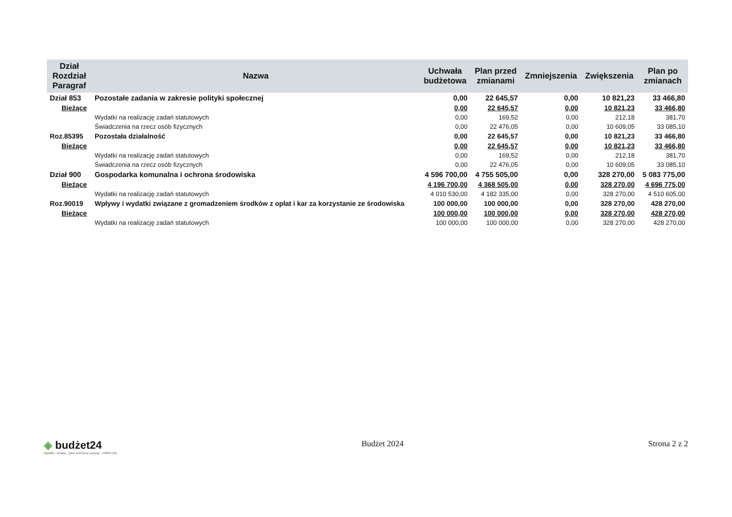| Dział Rozdział Paragraf | Nazwa | Uchwała budżetowa | Plan przed zmianami | Zmniejszenia | Zwiększenia | Plan po zmianach |
| --- | --- | --- | --- | --- | --- | --- |
| Dział 853 | Pozostałe zadania w zakresie polityki społecznej | 0,00 | 22 645,57 | 0,00 | 10 821,23 | 33 466,80 |
| Bieżące | | 0,00 | 22 645,57 | 0,00 | 10 821,23 | 33 466,80 |
| | Wydatki na realizację zadań statutowych | 0,00 | 169,52 | 0,00 | 212,18 | 381,70 |
| | Świadczenia na rzecz osób fizycznych | 0,00 | 22 476,05 | 0,00 | 10 609,05 | 33 085,10 |
| Roz.85395 | Pozostała działalność | 0,00 | 22 645,57 | 0,00 | 10 821,23 | 33 466,80 |
| Bieżące | | 0,00 | 22 645,57 | 0,00 | 10 821,23 | 33 466,80 |
| | Wydatki na realizację zadań statutowych | 0,00 | 169,52 | 0,00 | 212,18 | 381,70 |
| | Świadczenia na rzecz osób fizycznych | 0,00 | 22 476,05 | 0,00 | 10 609,05 | 33 085,10 |
| Dział 900 | Gospodarka komunalna i ochrona środowiska | 4 596 700,00 | 4 755 505,00 | 0,00 | 328 270,00 | 5 083 775,00 |
| Bieżące | | 4 196 700,00 | 4 368 505,00 | 0,00 | 328 270,00 | 4 696 775,00 |
| | Wydatki na realizację zadań statutowych | 4 010 530,00 | 4 182 335,00 | 0,00 | 328 270,00 | 4 510 605,00 |
| Roz.90019 | Wpływy i wydatki związane z gromadzeniem środków z opłat i kar za korzystanie ze środowiska | 100 000,00 | 100 000,00 | 0,00 | 328 270,00 | 428 270,00 |
| Bieżące | | 100 000,00 | 100 000,00 | 0,00 | 328 270,00 | 428 270,00 |
| | Wydatki na realizację zadań statutowych | 100 000,00 | 100 000,00 | 0,00 | 328 270,00 | 428 270,00 |
◈ budżet24
Wydatki - zmiany - tylko zmienione pozycje - P0002 (16)
Budżet 2024 Strona 2 z 2